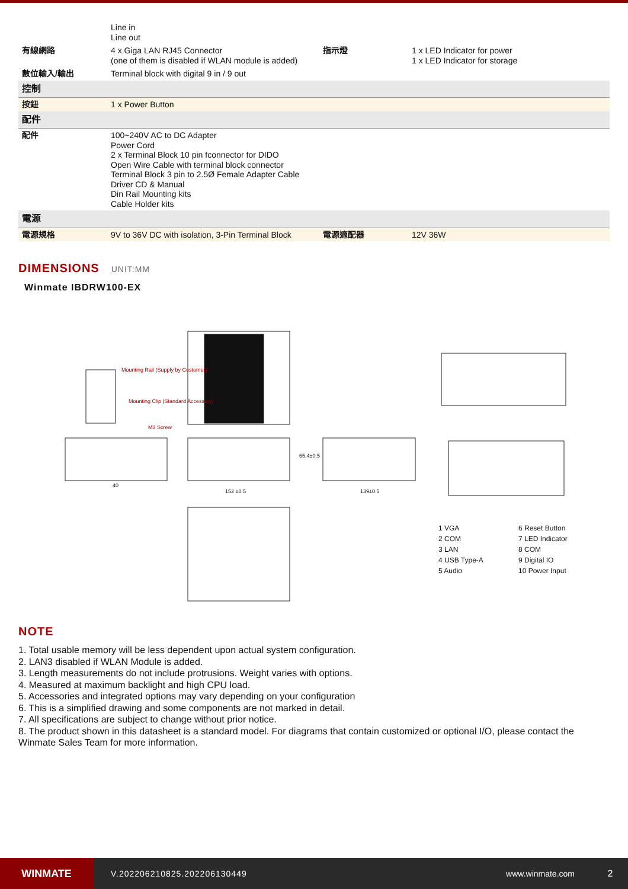| | Line in Line out | | |
| 有線網路 | 4 x Giga LAN RJ45 Connector (one of them is disabled if WLAN module is added) | 指示燈 | 1 x LED Indicator for power 1 x LED Indicator for storage |
| 數位輸入/輸出 | Terminal block with digital 9 in / 9 out | | |
| 控制 | | | |
| 按鈕 | 1 x Power Button | | |
| 配件 | | | |
| 配件 | 100~240V AC to DC Adapter Power Cord 2 x Terminal Block 10 pin fconnector for DIDO Open Wire Cable with terminal block connector Terminal Block 3 pin to 2.5Ø Female Adapter Cable Driver CD & Manual Din Rail Mounting kits Cable Holder kits | | |
| 電源 | | | |
| 電源規格 | 9V to 36V DC with isolation, 3-Pin Terminal Block | 電源適配器 | 12V 36W |
DIMENSIONS UNIT:MM
Winmate IBDRW100-EX
Mounting Rail (Supply by Customer)
Mounting Clip (Standard Accessory)
M3 Screw
40
152 ±0.5 139±0.5
65.4±0.5
1 VGA
6 Reset Button
2 COM
7 LED Indicator
3 LAN
8 COM
4 USB Type-A
9 Digital IO
5 Audio
10 Power Input
NOTE
1. Total usable memory will be less dependent upon actual system configuration.
2. LAN3 disabled if WLAN Module is added.
3. Length measurements do not include protrusions. Weight varies with options.
4. Measured at maximum backlight and high CPU load.
5. Accessories and integrated options may vary depending on your configuration
6. This is a simplified drawing and some components are not marked in detail.
7. All specifications are subject to change without prior notice.
8. The product shown in this datasheet is a standard model. For diagrams that contain customized or optional I/O, please contact the Winmate Sales Team for more information.
WINMATE
V.202206210825.202206130449 www.winmate.com 2